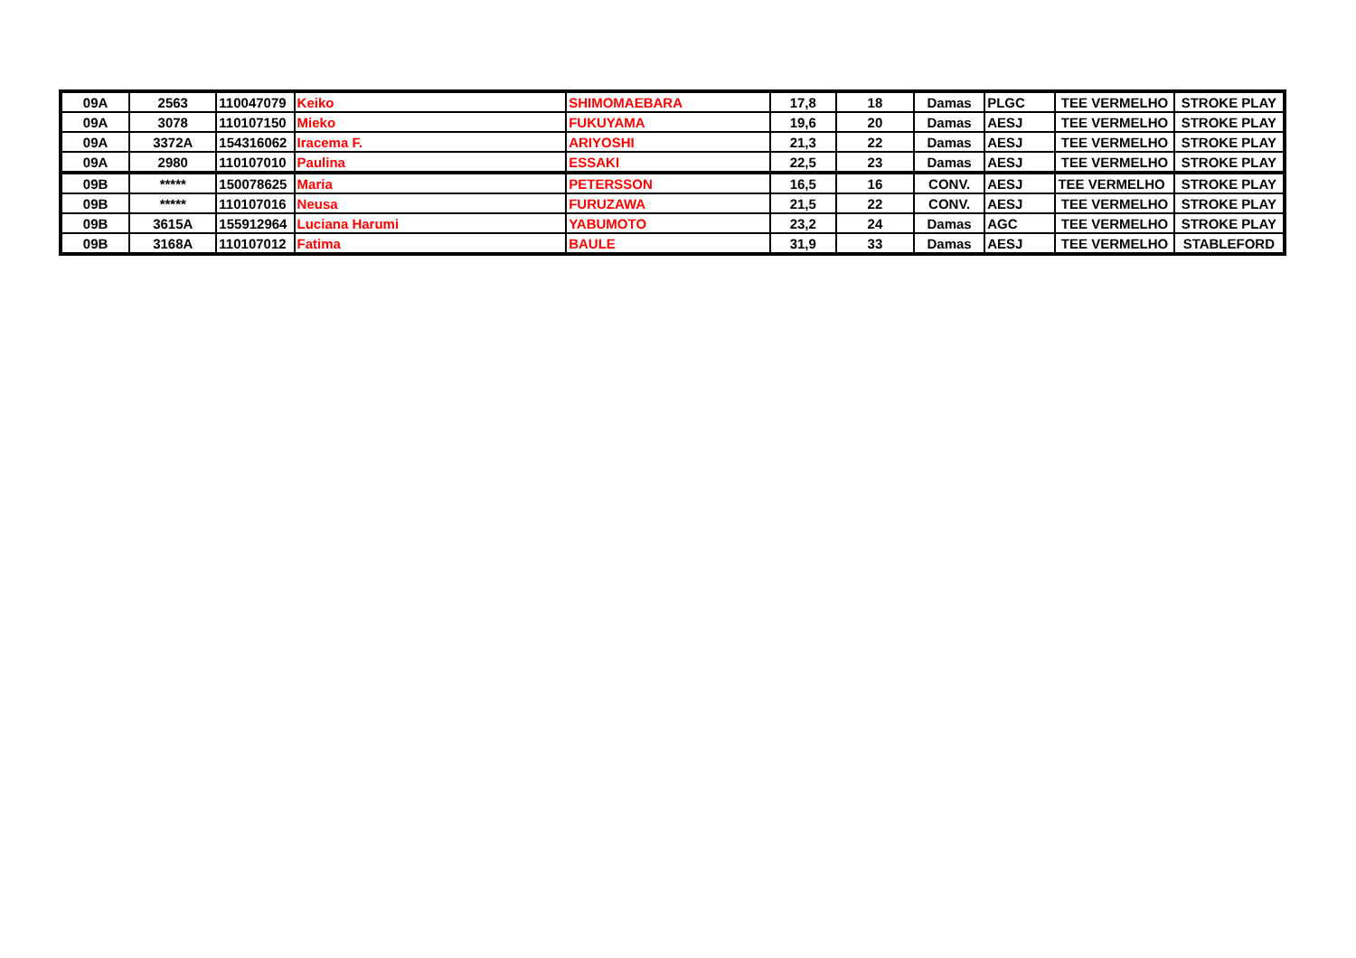| 09A | 2563 | 110047079 | Keiko | SHIMOMAEBARA | 17,8 | 18 | Damas | PLGC | TEE VERMELHO | STROKE PLAY |
| 09A | 3078 | 110107150 | Mieko | FUKUYAMA | 19,6 | 20 | Damas | AESJ | TEE VERMELHO | STROKE PLAY |
| 09A | 3372A | 154316062 | Iracema F. | ARIYOSHI | 21,3 | 22 | Damas | AESJ | TEE VERMELHO | STROKE PLAY |
| 09A | 2980 | 110107010 | Paulina | ESSAKI | 22,5 | 23 | Damas | AESJ | TEE VERMELHO | STROKE PLAY |
| 09B | ***** | 150078625 | Maria | PETERSSON | 16,5 | 16 | CONV. | AESJ | TEE VERMELHO | STROKE PLAY |
| 09B | ***** | 110107016 | Neusa | FURUZAWA | 21,5 | 22 | CONV. | AESJ | TEE VERMELHO | STROKE PLAY |
| 09B | 3615A | 155912964 | Luciana Harumi | YABUMOTO | 23,2 | 24 | Damas | AGC | TEE VERMELHO | STROKE PLAY |
| 09B | 3168A | 110107012 | Fatima | BAULE | 31,9 | 33 | Damas | AESJ | TEE VERMELHO | STABLEFORD |